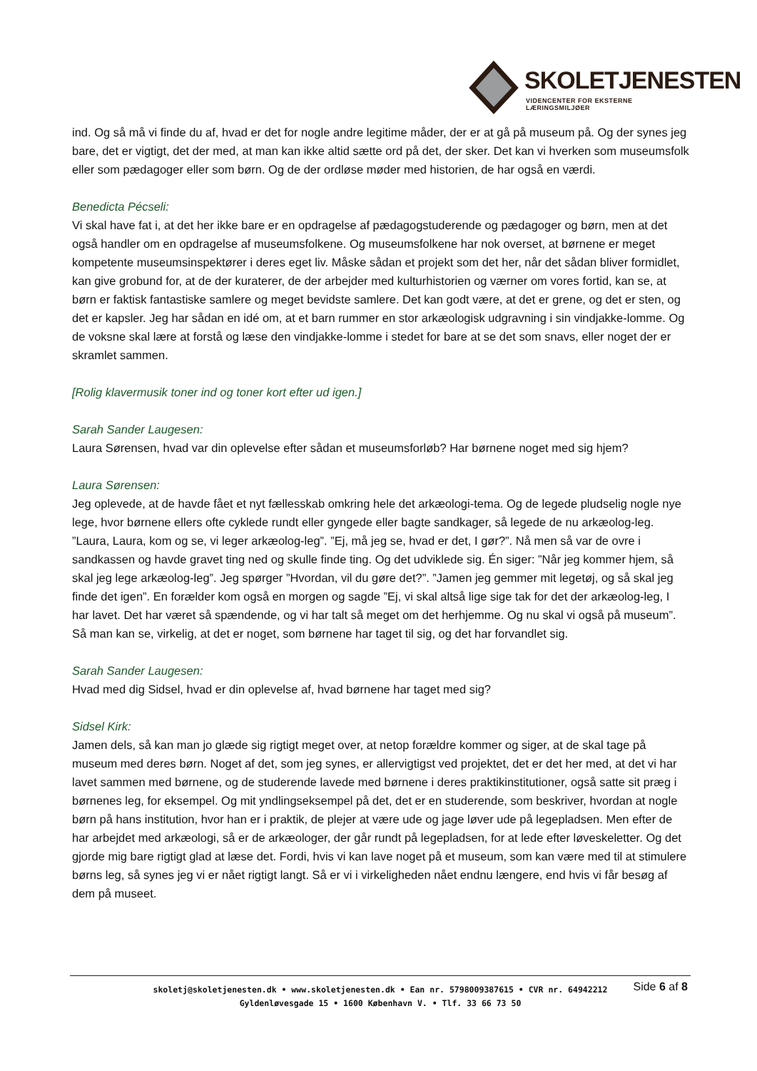SKOLETJENESTEN
VIDENCENTER FOR EKSTERNE LÆRINGSMILJØER
ind. Og så må vi finde du af, hvad er det for nogle andre legitime måder, der er at gå på museum på. Og der synes jeg bare, det er vigtigt, det der med, at man kan ikke altid sætte ord på det, der sker. Det kan vi hverken som museumsfolk eller som pædagoger eller som børn. Og de der ordløse møder med historien, de har også en værdi.
Benedicta Pécseli:
Vi skal have fat i, at det her ikke bare er en opdragelse af pædagogstuderende og pædagoger og børn, men at det også handler om en opdragelse af museumsfolkene. Og museumsfolkene har nok overset, at børnene er meget kompetente museumsinspektører i deres eget liv. Måske sådan et projekt som det her, når det sådan bliver formidlet, kan give grobund for, at de der kuraterer, de der arbejder med kulturhistorien og værner om vores fortid, kan se, at børn er faktisk fantastiske samlere og meget bevidste samlere. Det kan godt være, at det er grene, og det er sten, og det er kapsler. Jeg har sådan en idé om, at et barn rummer en stor arkæologisk udgravning i sin vindjakke-lomme. Og de voksne skal lære at forstå og læse den vindjakke-lomme i stedet for bare at se det som snavs, eller noget der er skramlet sammen.
[Rolig klavermusik toner ind og toner kort efter ud igen.]
Sarah Sander Laugesen:
Laura Sørensen, hvad var din oplevelse efter sådan et museumsforløb? Har børnene noget med sig hjem?
Laura Sørensen:
Jeg oplevede, at de havde fået et nyt fællesskab omkring hele det arkæologi-tema. Og de legede pludselig nogle nye lege, hvor børnene ellers ofte cyklede rundt eller gyngede eller bagte sandkager, så legede de nu arkæolog-leg. ”Laura, Laura, kom og se, vi leger arkæolog-leg”. ”Ej, må jeg se, hvad er det, I gør?”. Nå men så var de ovre i sandkassen og havde gravet ting ned og skulle finde ting. Og det udviklede sig. Én siger: ”Når jeg kommer hjem, så skal jeg lege arkæolog-leg”. Jeg spørger ”Hvordan, vil du gøre det?”. ”Jamen jeg gemmer mit legetøj, og så skal jeg finde det igen”. En forælder kom også en morgen og sagde ”Ej, vi skal altså lige sige tak for det der arkæolog-leg, I har lavet. Det har været så spændende, og vi har talt så meget om det herhjemme. Og nu skal vi også på museum”. Så man kan se, virkelig, at det er noget, som børnene har taget til sig, og det har forvandlet sig.
Sarah Sander Laugesen:
Hvad med dig Sidsel, hvad er din oplevelse af, hvad børnene har taget med sig?
Sidsel Kirk:
Jamen dels, så kan man jo glæde sig rigtigt meget over, at netop forældre kommer og siger, at de skal tage på museum med deres børn. Noget af det, som jeg synes, er allervigtigst ved projektet, det er det her med, at det vi har lavet sammen med børnene, og de studerende lavede med børnene i deres praktikinstitutioner, også satte sit præg i børnenes leg, for eksempel. Og mit yndlingseksempel på det, det er en studerende, som beskriver, hvordan at nogle børn på hans institution, hvor han er i praktik, de plejer at være ude og jage løver ude på legepladsen. Men efter de har arbejdet med arkæologi, så er de arkæologer, der går rundt på legepladsen, for at lede efter løveskeletter. Og det gjorde mig bare rigtigt glad at læse det. Fordi, hvis vi kan lave noget på et museum, som kan være med til at stimulere børns leg, så synes jeg vi er nået rigtigt langt. Så er vi i virkeligheden nået endnu længere, end hvis vi får besøg af dem på museet.
Side 6 af 8
skoletj@skoletjenesten.dk • www.skoletjenesten.dk • Ean nr. 5798009387615 • CVR nr. 64942212
Gyldenløvesgade 15 • 1600 København V. • Tlf. 33 66 73 50